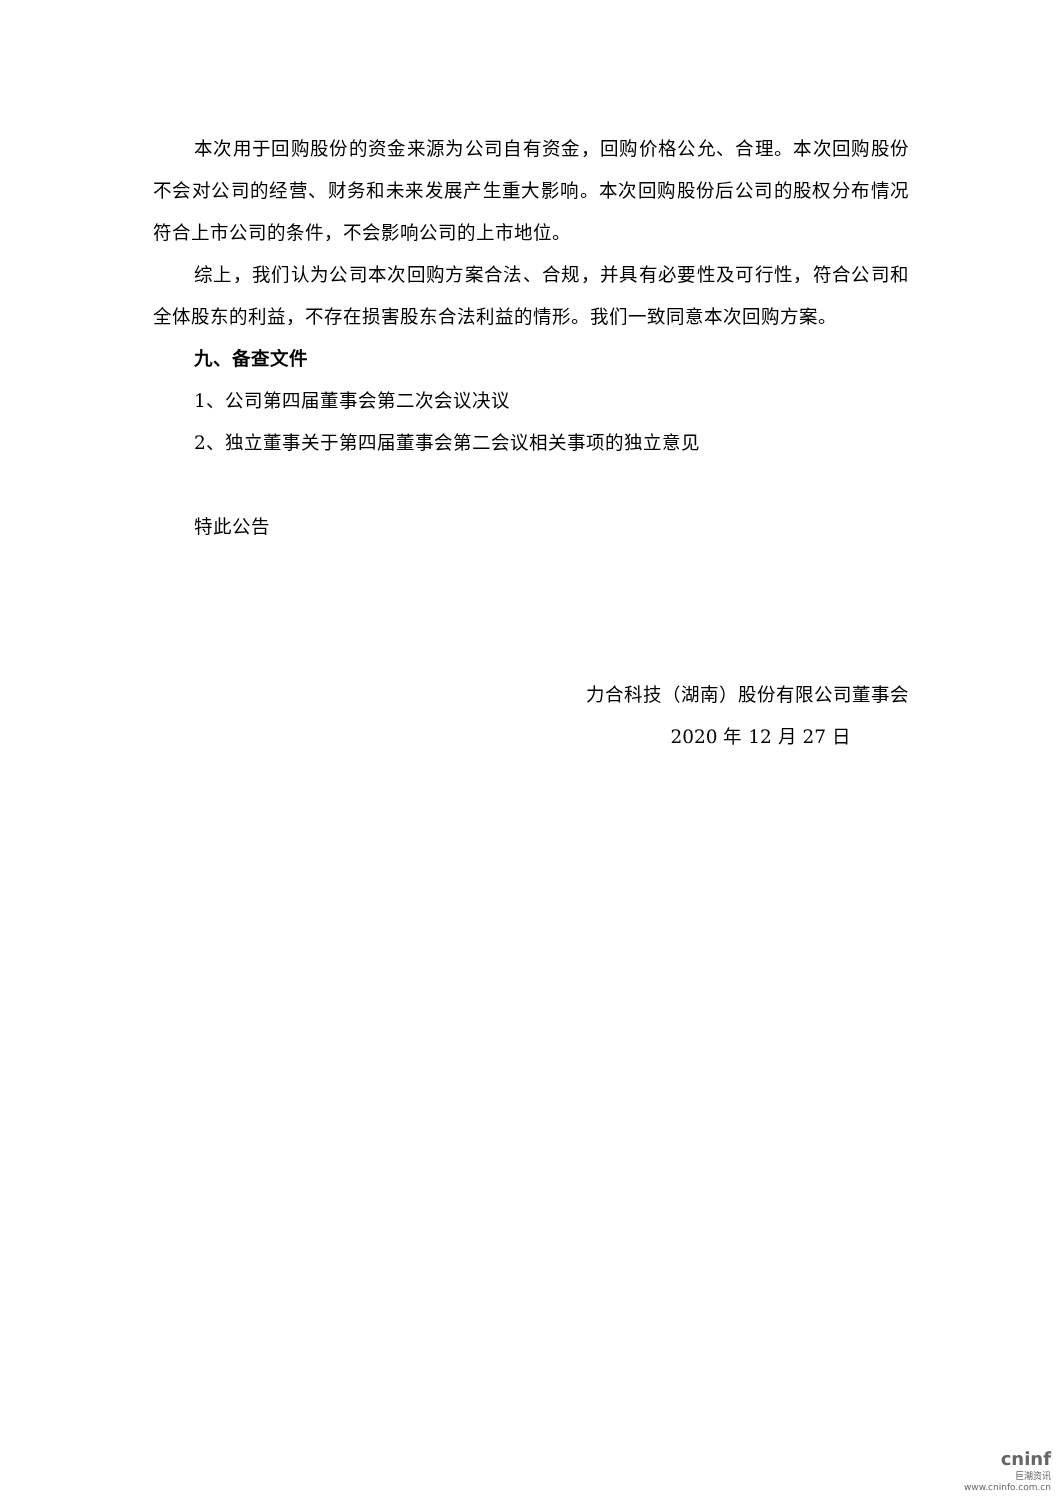本次用于回购股份的资金来源为公司自有资金，回购价格公允、合理。本次回购股份不会对公司的经营、财务和未来发展产生重大影响。本次回购股份后公司的股权分布情况符合上市公司的条件，不会影响公司的上市地位。
综上，我们认为公司本次回购方案合法、合规，并具有必要性及可行性，符合公司和全体股东的利益，不存在损害股东合法利益的情形。我们一致同意本次回购方案。
九、备查文件
1、公司第四届董事会第二次会议决议
2、独立董事关于第四届董事会第二会议相关事项的独立意见
特此公告
力合科技（湖南）股份有限公司董事会
2020 年 12 月 27 日
cninf
巨潮资讯
www.cninfo.com.cn